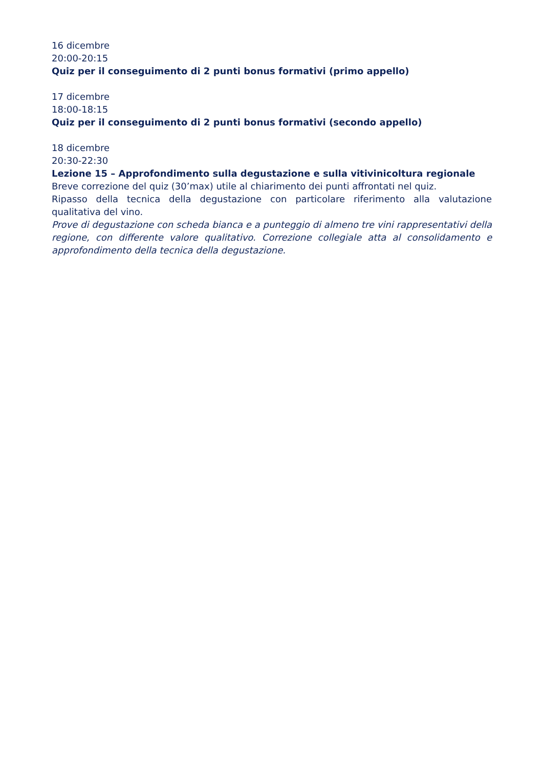16 dicembre
20:00-20:15
Quiz per il conseguimento di 2 punti bonus formativi (primo appello)
17 dicembre
18:00-18:15
Quiz per il conseguimento di 2 punti bonus formativi (secondo appello)
18 dicembre
20:30-22:30
Lezione 15 – Approfondimento sulla degustazione e sulla vitivinicoltura regionale
Breve correzione del quiz (30’max) utile al chiarimento dei punti affrontati nel quiz.
Ripasso della tecnica della degustazione con particolare riferimento alla valutazione qualitativa del vino.
Prove di degustazione con scheda bianca e a punteggio di almeno tre vini rappresentativi della regione, con differente valore qualitativo. Correzione collegiale atta al consolidamento e approfondimento della tecnica della degustazione.